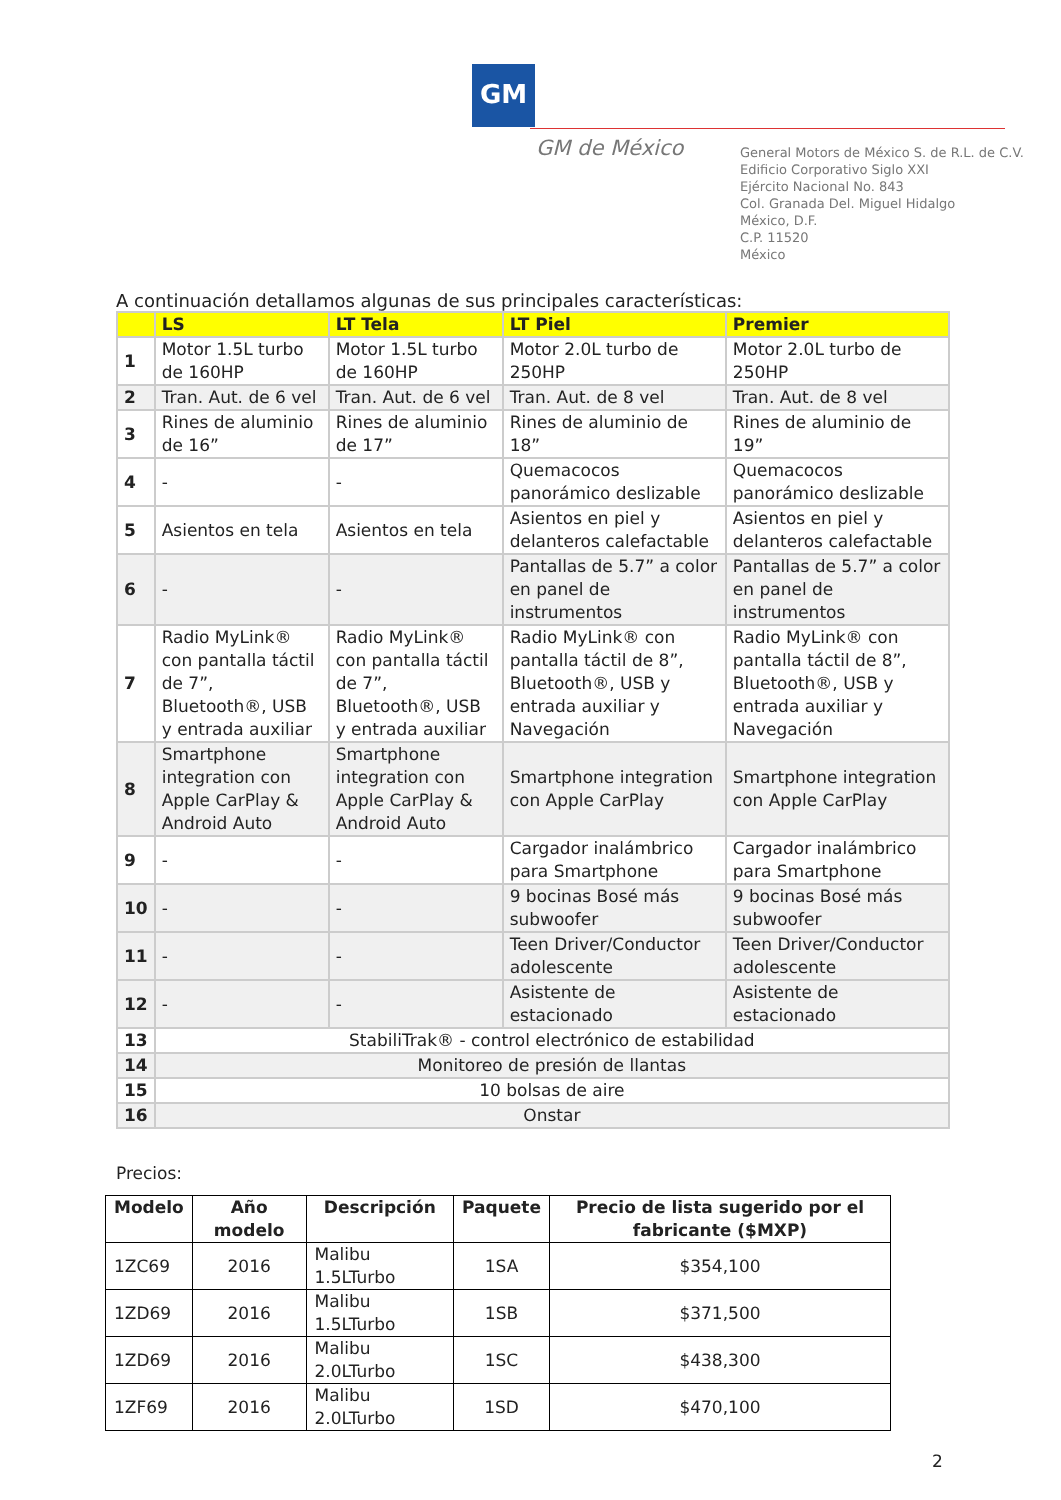GM
GM de México
General Motors de México S. de R.L. de C.V.
Edificio Corporativo Siglo XXI
Ejército Nacional No. 843
Col. Granada Del. Miguel Hidalgo
México, D.F.
C.P. 11520
México
A continuación detallamos algunas de sus principales características:
| | LS | LT Tela | LT Piel | Premier |
| --- | --- | --- | --- | --- |
| 1 | Motor 1.5L turbo de 160HP | Motor 1.5L turbo de 160HP | Motor 2.0L turbo de 250HP | Motor 2.0L turbo de 250HP |
| 2 | Tran. Aut. de 6 vel | Tran. Aut. de 6 vel | Tran. Aut. de 8 vel | Tran. Aut. de 8 vel |
| 3 | Rines de aluminio de 16” | Rines de aluminio de 17” | Rines de aluminio de 18” | Rines de aluminio de 19” |
| 4 | - | - | Quemacocos panorámico deslizable | Quemacocos panorámico deslizable |
| 5 | Asientos en tela | Asientos en tela | Asientos en piel y delanteros calefactable | Asientos en piel y delanteros calefactable |
| 6 | - | - | Pantallas de 5.7” a color en panel de instrumentos | Pantallas de 5.7” a color en panel de instrumentos |
| 7 | Radio MyLink® con pantalla táctil de 7”, Bluetooth®, USB y entrada auxiliar | Radio MyLink® con pantalla táctil de 7”, Bluetooth®, USB y entrada auxiliar | Radio MyLink® con pantalla táctil de 8”, Bluetooth®, USB y entrada auxiliar y Navegación | Radio MyLink® con pantalla táctil de 8”, Bluetooth®, USB y entrada auxiliar y Navegación |
| 8 | Smartphone integration con Apple CarPlay & Android Auto | Smartphone integration con Apple CarPlay & Android Auto | Smartphone integration con Apple CarPlay | Smartphone integration con Apple CarPlay |
| 9 | - | - | Cargador inalámbrico para Smartphone | Cargador inalámbrico para Smartphone |
| 10 | - | - | 9 bocinas Bosé más subwoofer | 9 bocinas Bosé más subwoofer |
| 11 | - | - | Teen Driver/Conductor adolescente | Teen Driver/Conductor adolescente |
| 12 | - | - | Asistente de estacionado | Asistente de estacionado |
| 13 | StabiliTrak® - control electrónico de estabilidad | | | |
| 14 | Monitoreo de presión de llantas | | | |
| 15 | 10 bolsas de aire | | | |
| 16 | Onstar | | | |
Precios:
| Modelo | Año modelo | Descripción | Paquete | Precio de lista sugerido por el fabricante ($MXP) |
| --- | --- | --- | --- | --- |
| 1ZC69 | 2016 | Malibu 1.5LTurbo | 1SA | $354,100 |
| 1ZD69 | 2016 | Malibu 1.5LTurbo | 1SB | $371,500 |
| 1ZD69 | 2016 | Malibu 2.0LTurbo | 1SC | $438,300 |
| 1ZF69 | 2016 | Malibu 2.0LTurbo | 1SD | $470,100 |
2